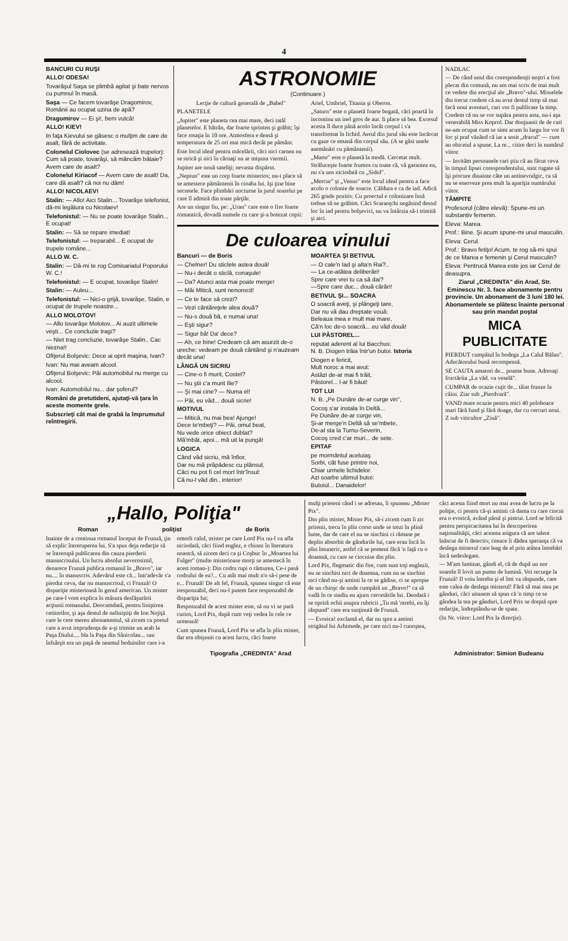4
BANCURI CU RUŞI
ALLO! ODESA!
Tovarăşul Saşa se plimbă agitat şi bate nervos cu pumnul în masă.
Saşa — Ce facem tovarăşe Dragomirov, Românii au ocupat uzina de apă?
Dragomirov — Ei şi!, bem vutcă!
ALLO! KIEV!
In faţa Kievului se găsesc o mulţim de care de asalt, fără de activitate.
Colonelul Ciolovec (se adresează trupelor): Cum să poate, tovarăşi, să mâncăm bătaie? Avem care de asalt?
Colonelul Kiriacof — Avem care de asalt! Da, care dă asalt? că noi nu dăm!
ALLO! NICOLAEV!
Stalin: — Allo! Aici Stalin... Tovarăşe telefonist, dă-mi legătura cu Nicolaev!
Telefonistul: — Nu se poate tovarăşe Stalin... E ocupat!
Stalin: — Să se repare imediat!
Telefonistul: — Ireparabil... E ocupat de trupele române...
ALLO W. C.
Stalin: — Dă-mi te rog Comisariatul Poporului W. C.!
Telefonistul: — E ocupat, tovarăşe Stalin!
Stalin: — Auleu...
Telefonistul: — Nici-o grijă, tovarăşe, Stalin, e ocupat de trupele noastre...
ALLO MOLOTOV!
— Allo tovarăşe Molotov... Ai auzit ultimele veşti... Ce concluzie tragi?
— Niet trag concluzie, tovarăşe Stalin.. Cac niezna!!
Ofiţerul Bolşevic: Dece ai oprit maşina, Ivan?
Ivan: Nu mai aveam alcool.
Ofiţerul Bolşevic: Păi automobilul nu merge cu alcool.
Ivan: Automobilul nu... dar şoferul?
Români de pretutideni, ajutaţi-vă ţara în aceste momente grele.
Subscrieţi cât mai de grabă la împrumutul reîntregirii.
ASTRONOMIE
(Continuare.)
Lecţie de cultură generală de „Babel"
PLANETELE
„Jupiter" este planeta cea mai mare, deci tatăl planetelor. E bătrân, dar foarte sprinten şi grăbit; îşi face rotaţia în 10 ore. Atmosfera e deasă şi temperatura de 25 ori mai mică decât pe pământ.
Este locul ideal pentru măcelării, căci nici carnea nu se strică şi nici în cârnaţi nu ar mişuna viermii.
Jupiter are nouă sateliţi; nevasta dispărut.
„Neptun" este un corp foarte misterios; nu-i place să se amestece pământenii în cioaba lui. Işi ţine bine secretele. Face plimbări nocturne în jurul soarelui pe care îl admiră din toate părţile.
Are un singur fiu, pe: „Uran" care este o fire foarte romantică, dovadă numele cu care şi-a botezat copii: Ariel, Umbriel, Titania şi Oberon.
„Saturn" este o planetă foarte bogată, căci poartă în incontinu un inel gros de aur. Ii place să bea. Excesul acesta îl duce până acolo încât corpul i s'a transformat în lichid. Aerul din jurul său este încărcat cu gaze ce emană din corpul său. (A se găsi unele asemănări cu pământenii).
„Marte" este o planetă la modă. Cercetat mult. Străluceşte foarte frumos cu toate că, vă garantez eu, nu s'a uns niciodată cu „Sidol".
„Mercur" şi „Venus" este locul ideal pentru a face acolo o colonie de soacre. Căldura e ca de iad. Adică 265 grade pozitiv. Cu proectul e colonizare însă trebue să ne grăbim. Căci Scaraoţchi negăsind destul loc în iad pentru bolşevici, nu va întârzia să-i trimită şi aici.
De culoarea vinului
Bancuri — de Boris
— Chelner! Du sticlele astea două!
— Nu-i decât o sticlă, conaşule!
— Da? Atunci asta mai poate merge!
— Măi Mitică, sunt nenorocit!
— Ce te face să crezi?
— Vezi cântăreţele alea două?
— Nu-s două bă, e numai una!
— Eşti sigur?
— Sigur bă! Da' dece?
— Ah, ce bine! Credeam că am asurzit de-o ureche: vedeam pe două cântând şi n'auzeam decât una!
LÂNGĂ UN SICRIU
— Cine-o fi murit, Costel?
— Nu ştii c'a murit Ilie?
— Şi mai cine? — Numa el!
— Păi, eu văd... două sicrie!
MOTIVUL
— Mitică, nu mai bea! Ajunge!
Dece te'mbeţi? — Păi, omul beat,
Nu vede orice obiect dublat?
Mă'mbăt, apoi... mă uit la pungă!
LOGICA
Când văd sicriu, mă înfior,
Dar nu mă prăpădesc cu plânsul,
Căci nu pot fi cel mort într'însul:
Că nu-l văd din.. interior!
MOARTEA ŞI BETIVUL
— O cale'n Iad şi alta'n Rai?..
— La ce-atâtea deliberări!
Spre care vrei tu ca să dai?
—Spre care duc... două cărări!
BETIVUL ŞI... SOACRA
O soacră aveţi, şi plângeţi tare,
Dar nu vă dau dreptate vouă:
Beleaua mea e mult mai mare,
Că'n loc de-o soacră... eu văd două!
LUI PĂSTOREL...
reputat aderent al lui Bacchus:
N. B. Diogen trăia într'un butoi. Istoria
Diogen e fericit,
Mult noroc a mai avut:
Astăzi de-ar mai fi trăit,
Păstorel... l-ar fi băut!
TOT LUI
N. B. „Pe Dunăre de-ar curge vin",
Cocoş s'ar instala în Deltă...
Pe Dunăre de-ar curge vin,
Şi-ar merge'n Deltă să se'mbete,
De-al sta la Turnu-Severin,
Cocoş cred c'ar muri... de sete.
EPITAF
pe mormântul aceluiaş
Sorbi, cât fuse printre noi,
Chiar urmele lichidelor.
Azi soarbe ultimul butoi:
Butoiul... Danaidelor!
NADLAC
— De când unul din corespondenţii noştri a fost plecat din comună, nu am mai scris de mai mult ce vedete din erecţiul ale „Bravo"-ului. Misselele din trecut credem că au avut destul timp să mai facă noui aventuri, cari vor fi publicate la timp. Credem că nu se vor supăra pentru asta, nu-i aşa venerabilă Miss Koprol. Dar donjuanii de de cari ne-am ocupat cum se simt acum în largu lor vor fi foc şi praf văzând că iar a sosit „dracul" — cum au obiceiul a spune. La re... citire deci în numărul viitor.
— Invităm persoanele cari ştiu că au făcut ceva în timpul lipsei corespondentului, sunt rugate să îşi procure dinainte câte un antinevralgic, ca să nu se enerveze prea mult la apariţia numărului viitor.
TÂMPITE
Profesorul (către elevă): Spune-mi un substantiv femenin.
Eleva: Marea.
Prof.: Bine. Şi acum spune-mi unul masculin.
Eleva: Cerul.
Prof.: Bravo fetiţo! Acum, te rog să-mi spui de ce Marea e femenin şi Cerul masculin?
Eleva: Pentrucă Marea este jos iar Cerul de deasupra.
Ziarul „CREDINTA" din Arad, Str. Eminescu Nr. 3. face abonamente pentru provincie. Un abonament de 3 luni 180 lei. Abonamentele se plătesc înainte personal sau prin mandat poştal
MICA PUBLICITATE
PIERDUT cumpătul în bodega „La Calul Bălan". Aducătorului bună recompensă.
SE CAUTA amatori de... poame bune. Adresaţi fructăriia „La văd. va veselă".
CUMPAR de ocazie cuţit de... tăiat frunze la câini. Ziar sub „Pierdvară".
VAND mare ocazie pentru mici 40 poloboace mari fără fund şi fără doage, dar cu cercuri noui. Z sub viticultor „Ziuă".
„Hallo, Poliţia"
Roman poliţist de Boris
Inainte de a continua romanul început de Frunză, ţin să explic întreruperea lui. S'a spus deja redacţie să se întrerupă publicarea din cauza pierderii manuscrisului. Un lucru absolut neverosimil, deoarece Frunză publica romanul în „Bravo", iar nu.... în manuscris. Adevărul este că... într'adevăr s'a pierdut ceva, dar nu manuscrisul, ci Frunză! O dispariţie misterioasă în genul american. Un mister pe care-l vom explica în măsura desfăşurării acţiunii romanului. Deocamdată, pentru liniştirea cetitorilor, şi aşa destul de neliniştiţi de Ion Nojiţă care le cere mereu abonamentul, să zicem ca poetul care a avut imprudenţa de a-şi trimite un arab la Paşa Diului.... bla la Paşa din Sânicolau... sau înfsârşit era un paşă de neamul beduinilor care i-a omorît calul, mister pe care Lord Pix nu-l va afla niciodată, căci fiind englez, e chinez în literatura noastră, să zicem deci ca şi Coşbuc în „Moartea lui Fulger" (multe misterioase morţi se amestecă în acest roman-): Din codru rupi o rămurea, Ce-i pasă codrului de ea?... Cu atât mai mult n'o să-i pese de o... Frunză! De alt fel, Frunză, spunea singur că este iresponzabil, deci nu-l putem face responzabil de dispariţia lui;
Responzabil de acest mister este, să nu vi se pară curios, Lord Pix, după cum veţi vedea în cele ce urmează!
Cum spunea Frunză, Lord Pix se afla în plin mister, dar era obişnuit cu acest lucru, căci foarte
mulţi prieteni când i se adresau, îi spuneau „Mister Pix".
Din plin mister, Mister Pix, să-i zicem cum îi zic pritenii, trecu în plin corso unde se trezi în plină lume, dar de care el nu se sinchisi ci rămase pe deplin absorbit de gândurile lui, care erau încă în plin întuneric, astfel că se pomeni făcă 'n faţă cu o doamnă, cu care se ciocnise din plin.
Lord Pix, flegmatic din fire, cum sunt toţi englezii, nu se sinchisi nici de doamna, cum nu se sinchisi nici când nu-şi aminti la ce se gădise, ci se apropie de un chioşc de unde cumpără un „Bravo!" ca să vadă în ce stadiu eu ajuns cercetările lui. Deodată i se opriră ochii asupra rubricii „Tu mă 'ntrebi, eu îţi răspund" care era susţinută de Frunză.
— Evreica! exclamă el, dar nu spre a aminti strigătul lui Arhimede, pe care nici nu-l cunoştea, căci acesta fiind mort nu mai avea de lucru pe la poliţie, ci pentru că-şi aminti că dama cu care ciocni era o evreică, având părul şi pistrui. Lord se felicită pentru perspicacitatea lui în descoperirea naţionalităţii, căci aceasta asigura că are talent înăscut de fi detectiv, ceeace îi dădea speranţa că va deslega misterul care leag de el prin atâtea întrebări încă nedeslegate.
— M'am luminat, gândi el, că de după un nor soarele îl lovit un pumn de lumină. Voi recurge la Frunză! Il voiu întreba şi el îmi va răspunde, care este calea de deslega misterul! Fără să mai stea pe gânduri, căci uitasem să spun că 'n timp ce se gândea la tea pe gânduri, Lord Prix se dreptă spre redacţie, îndreptându-se de spate.
(In Nr. viitor: Lord Pix la direcţie).
Tipografia „CREDINTA" Arad Administrator: Simion Budeanu